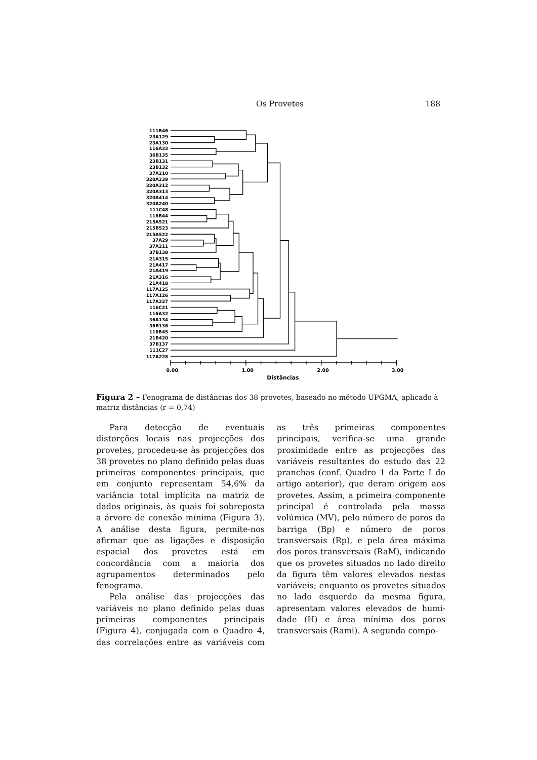Os Provetes 188
111B46
23A129
23A130
116A33
36B135
23B131
23B132
37A210
320A239
320A312
320A313
320A414
320A240
111C48
116B44
215A521
215B523
215A522
37A29
37A211
37B138
21A315
21A417
21A419
21A316
21A418
117A125
117A126
117A227
116C21
116A32
36A134
36B136
116B45
21B420
37B137
111C27
117A228
0.00
1.00
2.00
3.00
Distâncias
Figura 2 – Fenograma de distâncias dos 38 provetes, baseado no método UPGMA, aplicado à matriz distâncias (r = 0,74)
Para detecção de eventuais distorções locais nas projecções dos provetes, procedeu-se às projecções dos 38 provetes no plano definido pelas duas primeiras componentes principais, que em conjunto representam 54,6% da variância total implícita na matriz de dados originais, às quais foi sobreposta a árvore de conexão mínima (Figura 3). A análise desta figura, permite-nos afirmar que as ligações e disposição espacial dos provetes está em concordância com a maioria dos agrupamentos determinados pelo fenograma.
Pela análise das projecções das variáveis no plano definido pelas duas primeiras componentes principais (Figura 4), conjugada com o Quadro 4, das correlações entre as variáveis com as três primeiras componentes principais, verifica-se uma grande proximidade entre as projecções das variáveis resultantes do estudo das 22 pranchas (conf. Quadro 1 da Parte I do artigo anterior), que deram origem aos provetes. Assim, a primeira componente principal é controlada pela massa volúmica (MV), pelo número de poros da barriga (Bp) e número de poros transversais (Rp), e pela área máxima dos poros transversais (RaM), indicando que os provetes situados no lado direito da figura têm valores elevados nestas variáveis; enquanto os provetes situados no lado esquerdo da mesma figura, apresentam valores elevados de humi-dade (H) e área mínima dos poros transversais (Rami). A segunda compo-